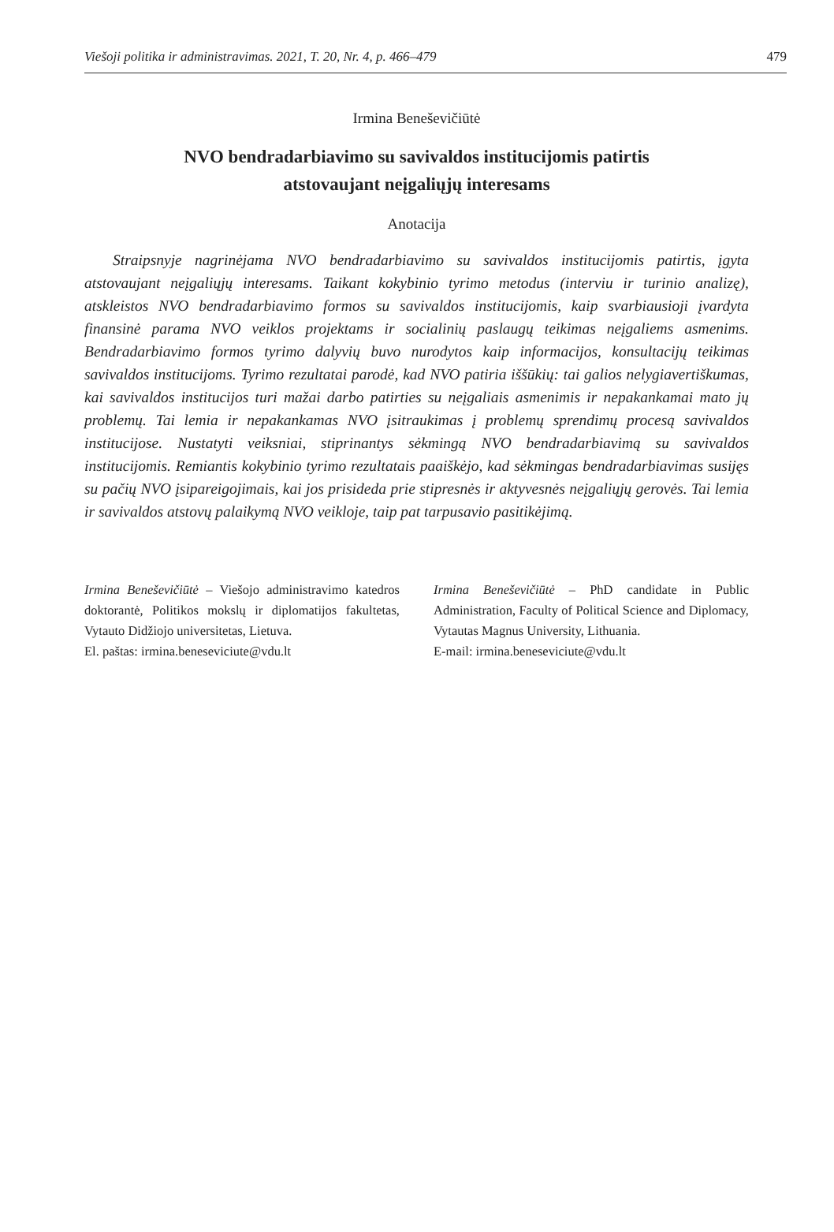Viešoji politika ir administravimas. 2021, T. 20, Nr. 4, p. 466–479 479
Irmina Beneševičiūtė
NVO bendradarbiavimo su savivaldos institucijomis patirtis
atstovaujant neįgaliųjų interesams
Anotacija
Straipsnyje nagrinėjama NVO bendradarbiavimo su savivaldos institucijomis patirtis, įgyta atstovaujant neįgaliųjų interesams. Taikant kokybinio tyrimo metodus (interviu ir turinio analizę), atskleistos NVO bendradarbiavimo formos su savivaldos institucijomis, kaip svarbiausioji įvardyta finansinė parama NVO veiklos projektams ir socialinių paslaugų teikimas neįgaliems asmenims. Bendradarbiavimo formos tyrimo dalyvių buvo nurodytos kaip informacijos, konsultacijų teikimas savivaldos institucijoms. Tyrimo rezultatai parodė, kad NVO patiria iššūkių: tai galios nelygiavertiškumas, kai savivaldos institucijos turi mažai darbo patirties su neįgaliais asmenimis ir nepakankamai mato jų problemų. Tai lemia ir nepakankamas NVO įsitraukimas į problemų sprendimų procesą savivaldos institucijose. Nustatyti veiksniai, stiprinantys sėkmingą NVO bendradarbiavimą su savivaldos institucijomis. Remiantis kokybinio tyrimo rezultatais paaiškėjo, kad sėkmingas bendradarbiavimas susijęs su pačių NVO įsipareigojimais, kai jos prisideda prie stipresnės ir aktyvesnės neįgaliųjų gerovės. Tai lemia ir savivaldos atstovų palaikymą NVO veikloje, taip pat tarpusavio pasitikėjimą.
Irmina Beneševičiūtė – Viešojo administravimo katedros doktorantė, Politikos mokslų ir diplomatijos fakultetas, Vytauto Didžiojo universitetas, Lietuva.
El. paštas: irmina.beneseviciute@vdu.lt
Irmina Beneševičiūtė – PhD candidate in Public Administration, Faculty of Political Science and Diplomacy, Vytautas Magnus University, Lithuania.
E-mail: irmina.beneseviciute@vdu.lt